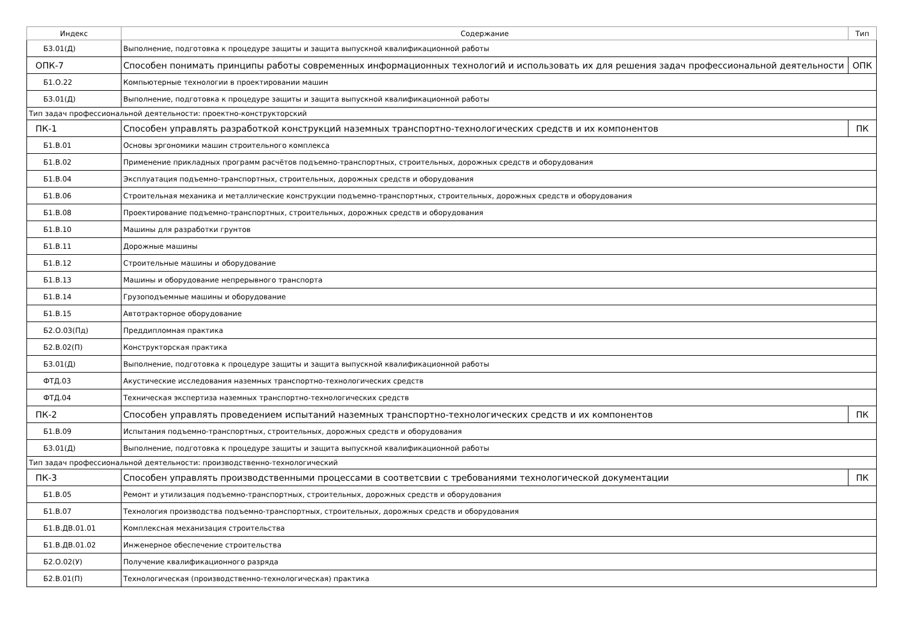| Индекс | Содержание | Тип |
| --- | --- | --- |
| Б3.01(Д) | Выполнение, подготовка к процедуре защиты и защита выпускной квалификационной работы | |
| ОПК-7 | Способен понимать принципы работы современных информационных технологий и использовать их для решения задач профессиональной деятельности | ОПК |
| Б1.О.22 | Компьютерные технологии в проектировании машин | |
| Б3.01(Д) | Выполнение, подготовка к процедуре защиты и защита выпускной квалификационной работы | |
| Тип задач профессиональной деятельности: проектно-конструкторский | | |
| ПК-1 | Способен управлять разработкой конструкций наземных транспортно-технологических средств и их компонентов | ПК |
| Б1.В.01 | Основы эргономики машин строительного комплекса | |
| Б1.В.02 | Применение прикладных программ расчётов подъемно-транспортных, строительных, дорожных средств и оборудования | |
| Б1.В.04 | Эксплуатация подъемно-транспортных, строительных, дорожных средств и оборудования | |
| Б1.В.06 | Строительная механика и металлические конструкции подъемно-транспортных, строительных, дорожных средств и оборудования | |
| Б1.В.08 | Проектирование подъемно-транспортных, строительных, дорожных средств и оборудования | |
| Б1.В.10 | Машины для разработки грунтов | |
| Б1.В.11 | Дорожные машины | |
| Б1.В.12 | Строительные машины и оборудование | |
| Б1.В.13 | Машины и оборудование непрерывного транспорта | |
| Б1.В.14 | Грузоподъемные машины и оборудование | |
| Б1.В.15 | Автотракторное оборудование | |
| Б2.О.03(Пд) | Преддипломная практика | |
| Б2.В.02(П) | Конструкторская практика | |
| Б3.01(Д) | Выполнение, подготовка к процедуре защиты и защита выпускной квалификационной работы | |
| ФТД.03 | Акустические исследования наземных транспортно-технологических средств | |
| ФТД.04 | Техническая экспертиза наземных транспортно-технологических средств | |
| ПК-2 | Способен управлять проведением испытаний наземных транспортно-технологических средств и их компонентов | ПК |
| Б1.В.09 | Испытания подъемно-транспортных, строительных, дорожных средств и оборудования | |
| Б3.01(Д) | Выполнение, подготовка к процедуре защиты и защита выпускной квалификационной работы | |
| Тип задач профессиональной деятельности: производственно-технологический | | |
| ПК-3 | Способен управлять производственными процессами в соответсвии с требованиями технологической документации | ПК |
| Б1.В.05 | Ремонт и утилизация подъемно-транспортных, строительных, дорожных средств и оборудования | |
| Б1.В.07 | Технология производства подъемно-транспортных, строительных, дорожных средств и оборудования | |
| Б1.В.ДВ.01.01 | Комплексная механизация строительства | |
| Б1.В.ДВ.01.02 | Инженерное обеспечение строительства | |
| Б2.О.02(У) | Получение квалификационного разряда | |
| Б2.В.01(П) | Технологическая (производственно-технологическая) практика | |